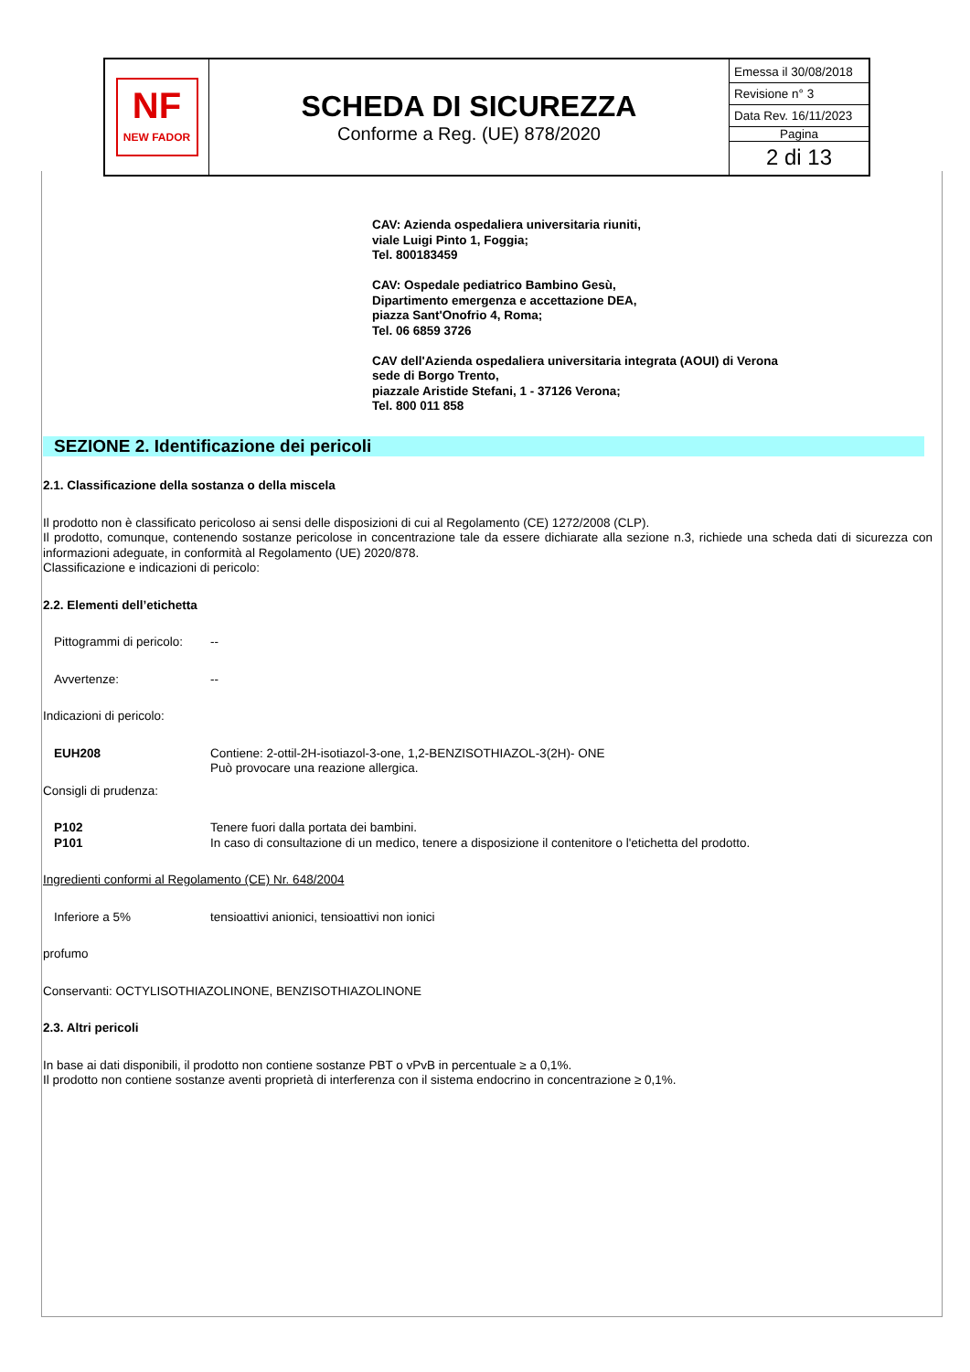| NF NEW FADOR | SCHEDA DI SICUREZZA Conforme a Reg. (UE) 878/2020 | Emessa il 30/08/2018 Revisione n° 3 Data Rev. 16/11/2023 Pagina 2 di 13 |
CAV: Azienda ospedaliera universitaria riuniti,
viale Luigi Pinto 1, Foggia;
Tel. 800183459
CAV: Ospedale pediatrico Bambino Gesù,
Dipartimento emergenza e accettazione DEA,
piazza Sant'Onofrio 4, Roma;
Tel. 06 6859 3726
CAV dell'Azienda ospedaliera universitaria integrata (AOUI) di Verona
sede di Borgo Trento,
piazzale Aristide Stefani, 1 - 37126 Verona;
Tel. 800 011 858
SEZIONE 2. Identificazione dei pericoli
2.1. Classificazione della sostanza o della miscela
Il prodotto non è classificato pericoloso ai sensi delle disposizioni di cui al Regolamento (CE) 1272/2008 (CLP).
Il prodotto, comunque, contenendo sostanze pericolose in concentrazione tale da essere dichiarate alla sezione n.3, richiede una scheda dati di sicurezza con informazioni adeguate, in conformità al Regolamento (UE) 2020/878.
Classificazione e indicazioni di pericolo:
2.2. Elementi dell’etichetta
Pittogrammi di pericolo: --
Avvertenze: --
Indicazioni di pericolo:
EUH208 Contiene: 2-ottil-2H-isotiazol-3-one, 1,2-BENZISOTHIAZOL-3(2H)- ONE
Può provocare una reazione allergica.
Consigli di prudenza:
P102 Tenere fuori dalla portata dei bambini.
P101 In caso di consultazione di un medico, tenere a disposizione il contenitore o l'etichetta del prodotto.
Ingredienti conformi al Regolamento (CE) Nr. 648/2004
Inferiore a 5% tensioattivi anionici, tensioattivi non ionici
profumo
Conservanti: OCTYLISOTHIAZOLINONE, BENZISOTHIAZOLINONE
2.3. Altri pericoli
In base ai dati disponibili, il prodotto non contiene sostanze PBT o vPvB in percentuale ≥ a 0,1%.
Il prodotto non contiene sostanze aventi proprietà di interferenza con il sistema endocrino in concentrazione ≥ 0,1%.